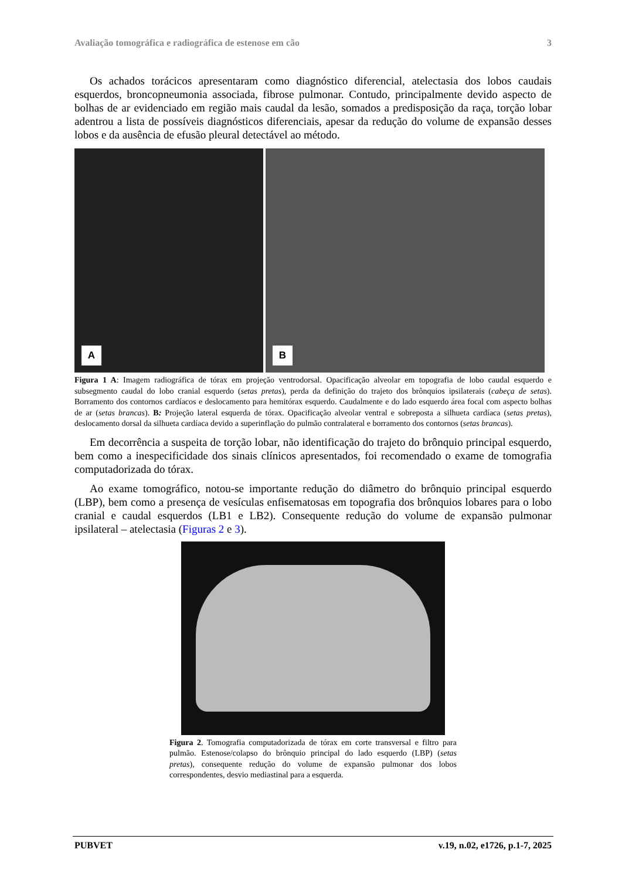Avaliação tomográfica e radiográfica de estenose em cão 3
Os achados torácicos apresentaram como diagnóstico diferencial, atelectasia dos lobos caudais esquerdos, broncopneumonia associada, fibrose pulmonar. Contudo, principalmente devido aspecto de bolhas de ar evidenciado em região mais caudal da lesão, somados a predisposição da raça, torção lobar adentrou a lista de possíveis diagnósticos diferenciais, apesar da redução do volume de expansão desses lobos e da ausência de efusão pleural detectável ao método.
A
B
Figura 1 A: Imagem radiográfica de tórax em projeção ventrodorsal. Opacificação alveolar em topografia de lobo caudal esquerdo e subsegmento caudal do lobo cranial esquerdo (setas pretas), perda da definição do trajeto dos brônquios ipsilaterais (cabeça de setas). Borramento dos contornos cardíacos e deslocamento para hemitórax esquerdo. Caudalmente e do lado esquerdo área focal com aspecto bolhas de ar (setas brancas). B: Projeção lateral esquerda de tórax. Opacificação alveolar ventral e sobreposta a silhueta cardíaca (setas pretas), deslocamento dorsal da silhueta cardíaca devido a superinflação do pulmão contralateral e borramento dos contornos (setas brancas).
Em decorrência a suspeita de torção lobar, não identificação do trajeto do brônquio principal esquerdo, bem como a inespecificidade dos sinais clínicos apresentados, foi recomendado o exame de tomografia computadorizada do tórax.
Ao exame tomográfico, notou-se importante redução do diâmetro do brônquio principal esquerdo (LBP), bem como a presença de vesículas enfisematosas em topografia dos brônquios lobares para o lobo cranial e caudal esquerdos (LB1 e LB2). Consequente redução do volume de expansão pulmonar ipsilateral – atelectasia (Figuras 2 e 3).
Figura 2. Tomografia computadorizada de tórax em corte transversal e filtro para pulmão. Estenose/colapso do brônquio principal do lado esquerdo (LBP) (setas pretas), consequente redução do volume de expansão pulmonar dos lobos correspondentes, desvio mediastinal para a esquerda.
PUBVET v.19, n.02, e1726, p.1-7, 2025